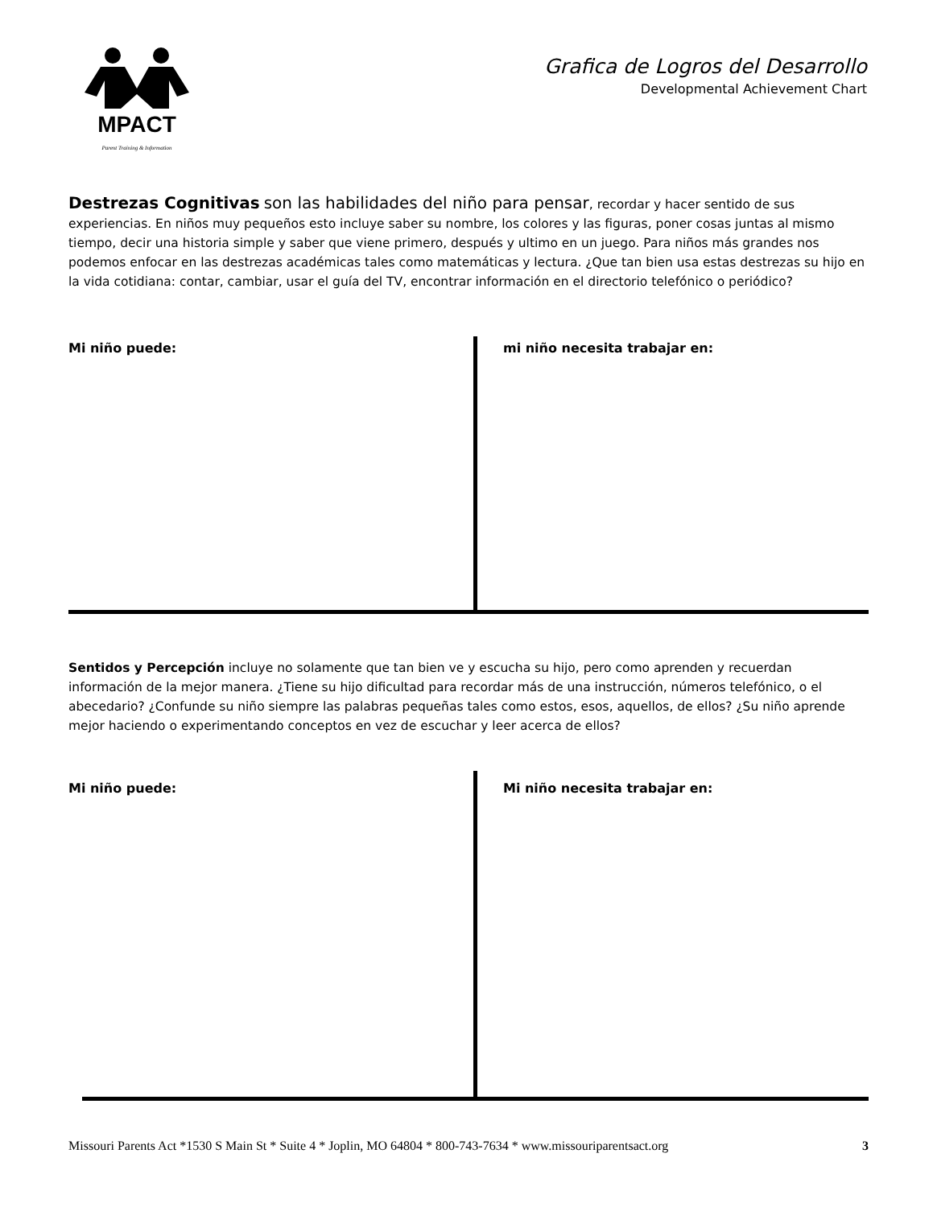MPACT
Parent Training & Information
Grafica de Logros del Desarrollo
Developmental Achievement Chart
Destrezas Cognitivas son las habilidades del niño para pensar, recordar y hacer sentido de sus experiencias. En niños muy pequeños esto incluye saber su nombre, los colores y las figuras, poner cosas juntas al mismo tiempo, decir una historia simple y saber que viene primero, después y ultimo en un juego. Para niños más grandes nos podemos enfocar en las destrezas académicas tales como matemáticas y lectura. ¿Que tan bien usa estas destrezas su hijo en la vida cotidiana: contar, cambiar, usar el guía del TV, encontrar información en el directorio telefónico o periódico?
Mi niño puede: mi niño necesita trabajar en:
Sentidos y Percepción incluye no solamente que tan bien ve y escucha su hijo, pero como aprenden y recuerdan información de la mejor manera. ¿Tiene su hijo dificultad para recordar más de una instrucción, números telefónico, o el abecedario? ¿Confunde su niño siempre las palabras pequeñas tales como estos, esos, aquellos, de ellos? ¿Su niño aprende mejor haciendo o experimentando conceptos en vez de escuchar y leer acerca de ellos?
Mi niño puede: Mi niño necesita trabajar en:
Missouri Parents Act *1530 S Main St * Suite 4 * Joplin, MO 64804 * 800-743-7634 * www.missouriparentsact.org 3